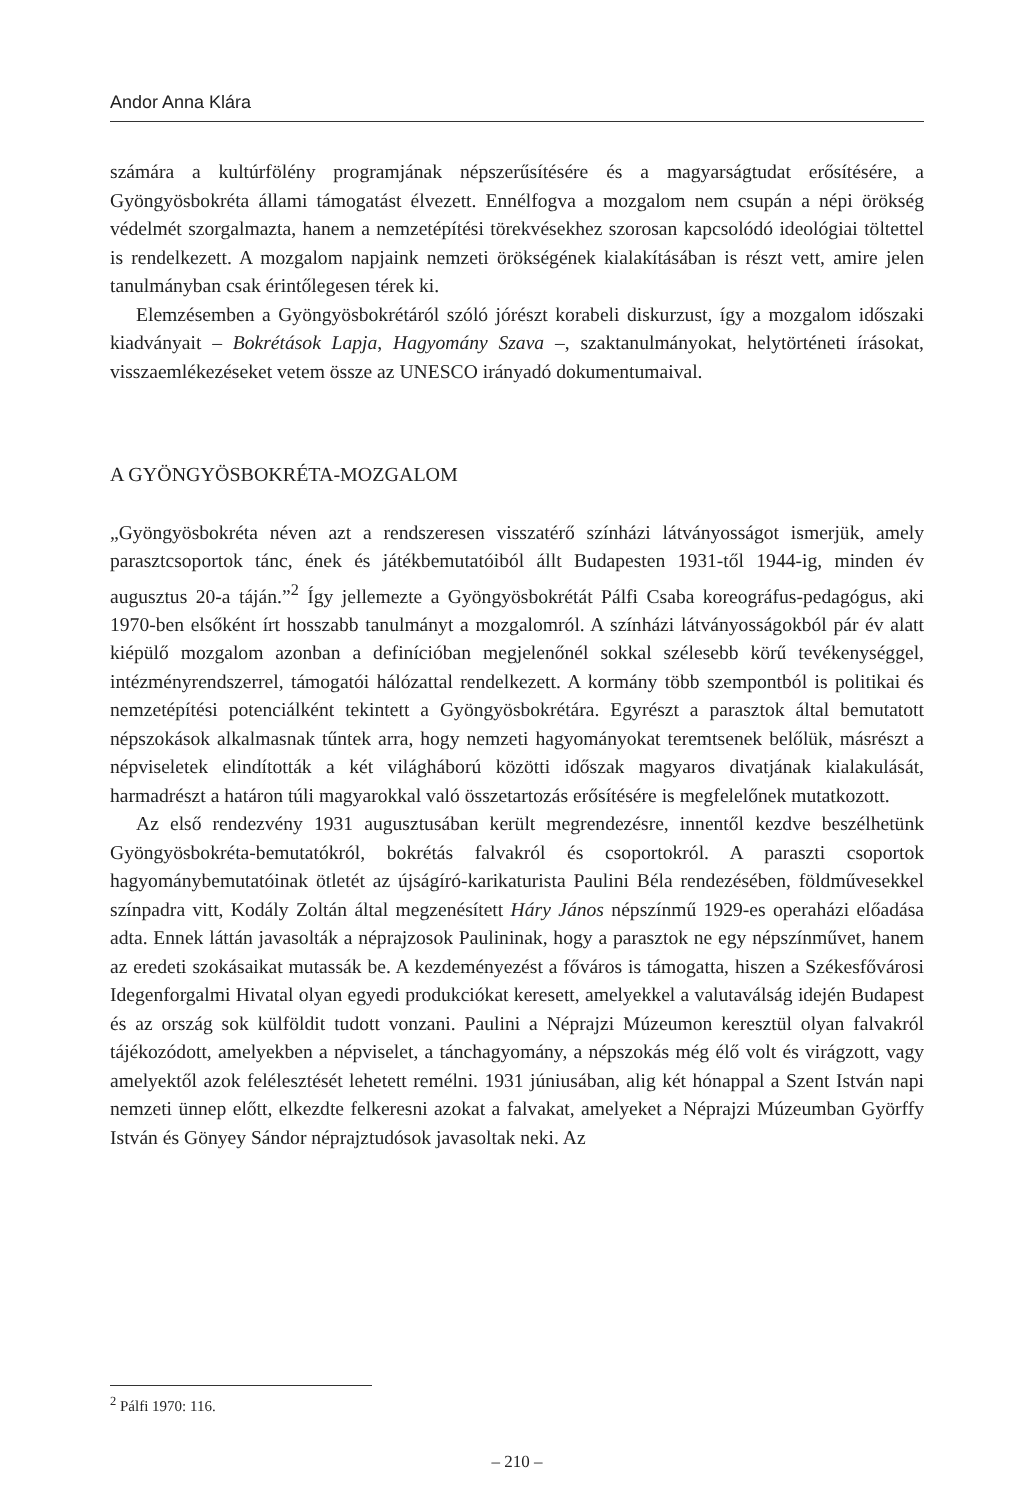Andor Anna Klára
számára a kultúrfölény programjának népszerűsítésére és a magyarságtudat erősítésére, a Gyöngyösbokréta állami támogatást élvezett. Ennélfogva a mozgalom nem csupán a népi örökség védelmét szorgalmazta, hanem a nemzetépítési törekvésekhez szorosan kapcsolódó ideológiai töltettel is rendelkezett. A mozgalom napjaink nemzeti örökségének kialakításában is részt vett, amire jelen tanulmányban csak érintőlegesen térek ki.
Elemzésemben a Gyöngyösbokrétáról szóló jórészt korabeli diskurzust, így a mozgalom időszaki kiadványait – Bokrétások Lapja, Hagyomány Szava –, szaktanulmányokat, helytörténeti írásokat, visszaemlékezéseket vetem össze az UNESCO irányadó dokumentumaival.
A GYÖNGYÖSBOKRÉTA-MOZGALOM
„Gyöngyösbokréta néven azt a rendszeresen visszatérő színházi látványosságot ismerjük, amely parasztcsoportok tánc, ének és játékbemutatóiból állt Budapesten 1931-től 1944-ig, minden év augusztus 20-a táján.”<sup>2</sup> Így jellemezte a Gyöngyösbokrétát Pálfi Csaba koreográfus-pedagógus, aki 1970-ben elsőként írt hosszabb tanulmányt a mozgalomról. A színházi látványosságokból pár év alatt kiépülő mozgalom azonban a definícióban megjelenőnél sokkal szélesebb körű tevékenységgel, intézményrendszerrel, támogatói hálózattal rendelkezett. A kormány több szempontból is politikai és nemzetépítési potenciálként tekintett a Gyöngyösbokrétára. Egyrészt a parasztok által bemutatott népszokások alkalmasnak tűntek arra, hogy nemzeti hagyományokat teremtsenek belőlük, másrészt a népviseletek elindították a két világháború közötti időszak magyaros divatjának kialakulását, harmadrészt a határon túli magyarokkal való összetartozás erősítésére is megfelelőnek mutatkozott.
Az első rendezvény 1931 augusztusában került megrendezésre, innentől kezdve beszélhetünk Gyöngyösbokréta-bemutatókról, bokrétás falvakról és csoportokról. A paraszti csoportok hagyománybemutatóinak ötletét az újságíró-karikaturista Paulini Béla rendezésében, földművesekkel színpadra vitt, Kodály Zoltán által megzenésített Háry János népszínmű 1929-es operaházi előadása adta. Ennek láttán javasolták a néprajzosok Paulininak, hogy a parasztok ne egy népszínművet, hanem az eredeti szokásaikat mutassák be. A kezdeményezést a főváros is támogatta, hiszen a Székesfővárosi Idegenforgalmi Hivatal olyan egyedi produkciókat keresett, amelyekkel a valutaválság idején Budapest és az ország sok külföldit tudott vonzani. Paulini a Néprajzi Múzeumon keresztül olyan falvakról tájékozódott, amelyekben a népviselet, a tánchagyomány, a népszokás még élő volt és virágzott, vagy amelyektől azok felélesztését lehetett remélni. 1931 júniusában, alig két hónappal a Szent István napi nemzeti ünnep előtt, elkezdte felkeresni azokat a falvakat, amelyeket a Néprajzi Múzeumban Györffy István és Gönyey Sándor néprajztudósok javasoltak neki. Az
<sup>2</sup> Pálfi 1970: 116.
– 210 –